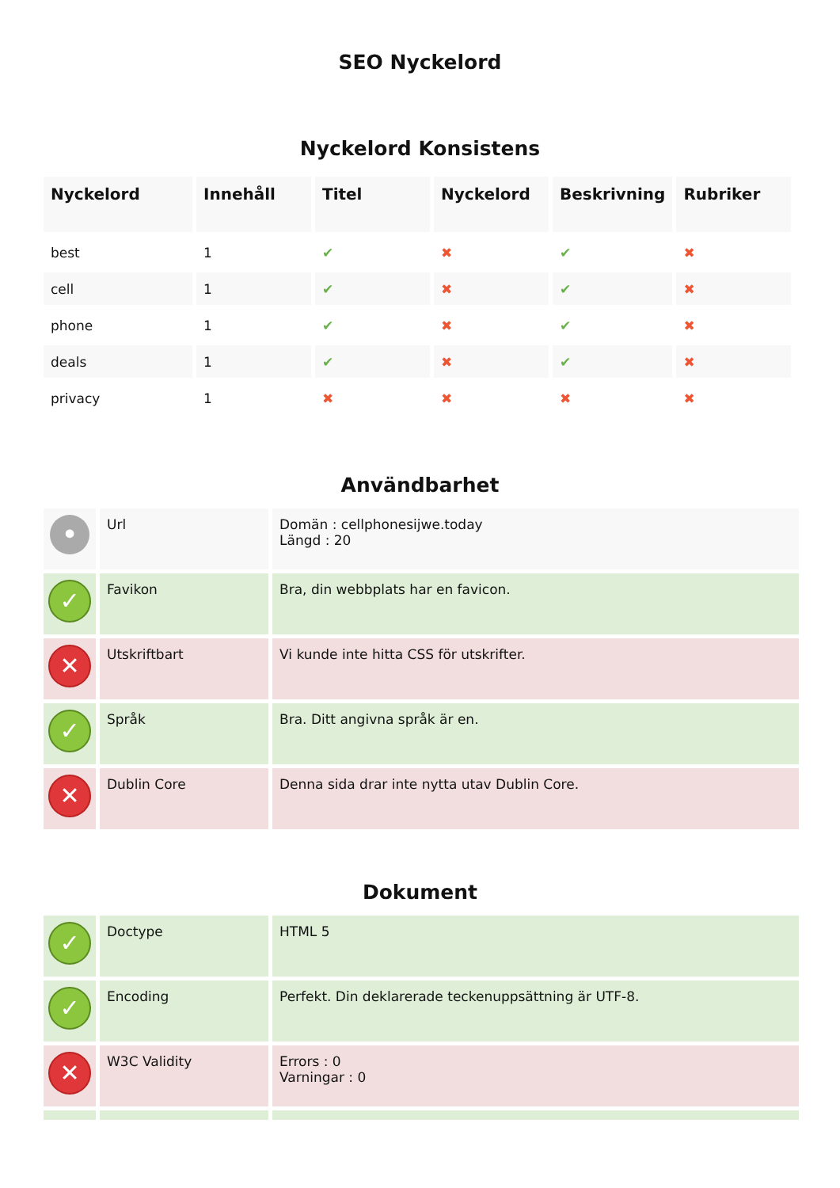SEO Nyckelord
Nyckelord Konsistens
| Nyckelord | Innehåll | Titel | Nyckelord | Beskrivning | Rubriker |
| --- | --- | --- | --- | --- | --- |
| best | 1 | ✔ | ✖ | ✔ | ✖ |
| cell | 1 | ✔ | ✖ | ✔ | ✖ |
| phone | 1 | ✔ | ✖ | ✔ | ✖ |
| deals | 1 | ✔ | ✖ | ✔ | ✖ |
| privacy | 1 | ✖ | ✖ | ✖ | ✖ |
Användbarhet
| • | Url | Domän : cellphonesijwe.today Längd : 20 |
| ✓ | Favikon | Bra, din webbplats har en favicon. |
| ✕ | Utskriftbart | Vi kunde inte hitta CSS för utskrifter. |
| ✓ | Språk | Bra. Ditt angivna språk är en. |
| ✕ | Dublin Core | Denna sida drar inte nytta utav Dublin Core. |
Dokument
| ✓ | Doctype | HTML 5 |
| ✓ | Encoding | Perfekt. Din deklarerade teckenuppsättning är UTF-8. |
| ✕ | W3C Validity | Errors : 0 Varningar : 0 |